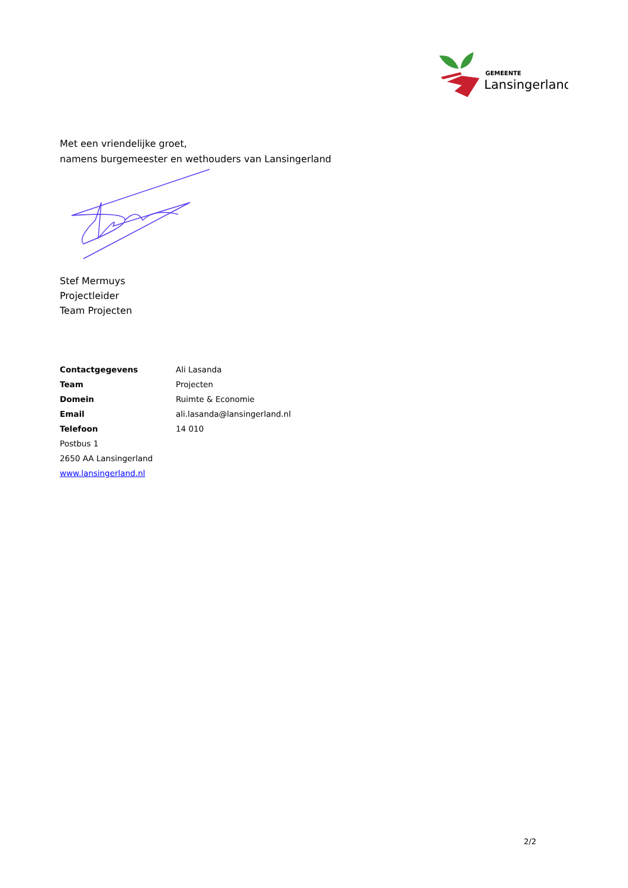GEMEENTE
Lansingerland
Met een vriendelijke groet,
namens burgemeester en wethouders van Lansingerland
Stef Mermuys
Projectleider
Team Projecten
Contactgegevens Ali Lasanda
Team Projecten
Domein Ruimte & Economie
Email ali.lasanda@lansingerland.nl
Telefoon 14 010
Postbus 1
2650 AA Lansingerland
www.lansingerland.nl
2/2